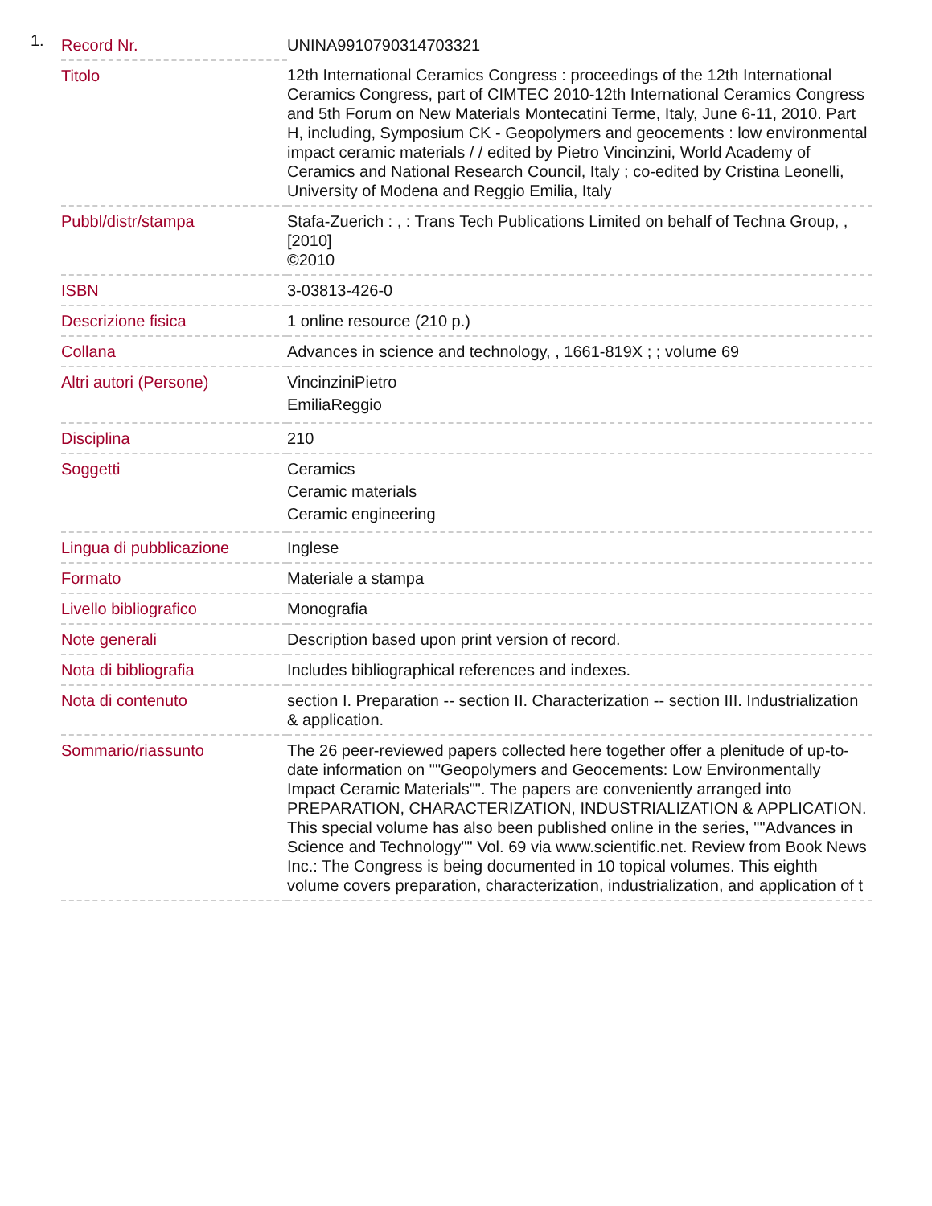1.
| Record Nr. | UNINA9910790314703321 |
| Titolo | 12th International Ceramics Congress : proceedings of the 12th International Ceramics Congress, part of CIMTEC 2010-12th International Ceramics Congress and 5th Forum on New Materials Montecatini Terme, Italy, June 6-11, 2010. Part H, including, Symposium CK - Geopolymers and geocements : low environmental impact ceramic materials / / edited by Pietro Vincinzini, World Academy of Ceramics and National Research Council, Italy ; co-edited by Cristina Leonelli, University of Modena and Reggio Emilia, Italy |
| Pubbl/distr/stampa | Stafa-Zuerich : , : Trans Tech Publications Limited on behalf of Techna Group, , [2010] ©2010 |
| ISBN | 3-03813-426-0 |
| Descrizione fisica | 1 online resource (210 p.) |
| Collana | Advances in science and technology, , 1661-819X ; ; volume 69 |
| Altri autori (Persone) | VincinziniPietro EmiliaReggio |
| Disciplina | 210 |
| Soggetti | Ceramics Ceramic materials Ceramic engineering |
| Lingua di pubblicazione | Inglese |
| Formato | Materiale a stampa |
| Livello bibliografico | Monografia |
| Note generali | Description based upon print version of record. |
| Nota di bibliografia | Includes bibliographical references and indexes. |
| Nota di contenuto | section I. Preparation -- section II. Characterization -- section III. Industrialization & application. |
| Sommario/riassunto | The 26 peer-reviewed papers collected here together offer a plenitude of up-to-date information on ""Geopolymers and Geocements: Low Environmentally Impact Ceramic Materials"". The papers are conveniently arranged into PREPARATION, CHARACTERIZATION, INDUSTRIALIZATION & APPLICATION. This special volume has also been published online in the series, ""Advances in Science and Technology"" Vol. 69 via www.scientific.net. Review from Book News Inc.: The Congress is being documented in 10 topical volumes. This eighth volume covers preparation, characterization, industrialization, and application of t |